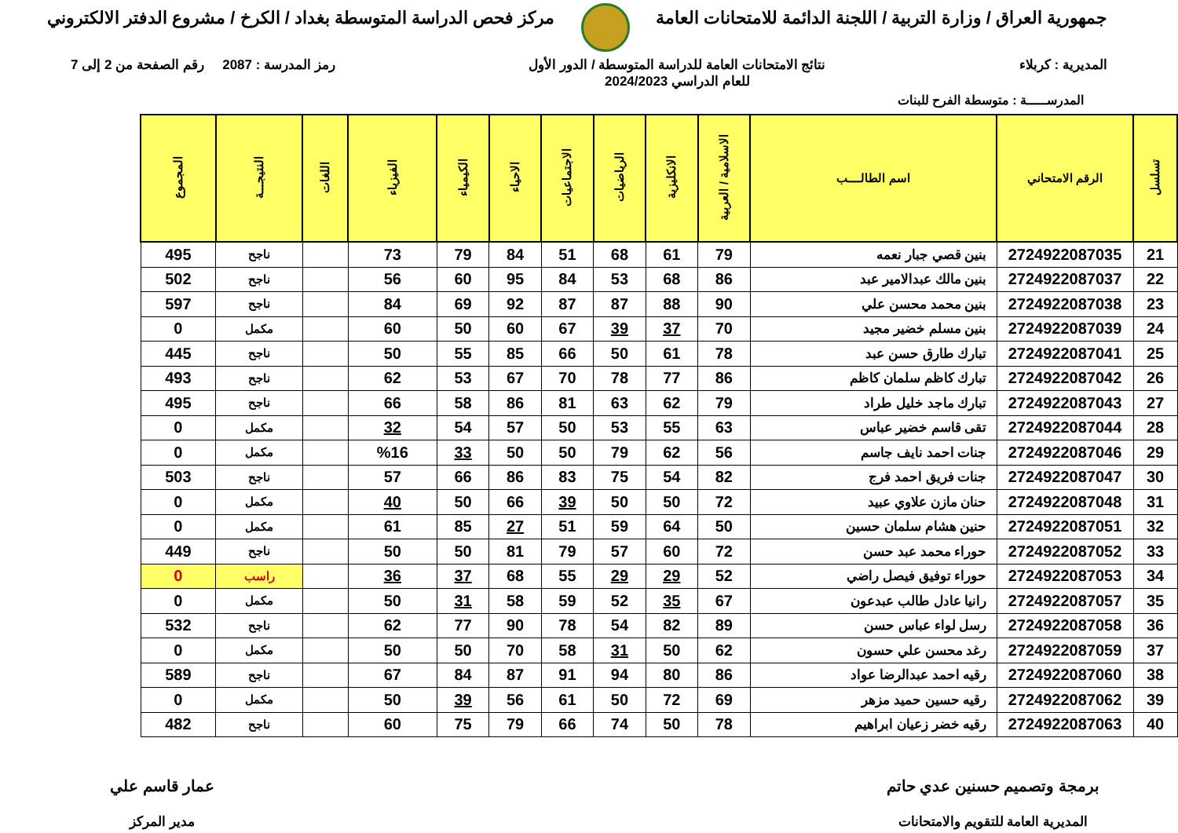جمهورية العراق / وزارة التربية / اللجنة الدائمة للامتحانات العامة
مركز فحص الدراسة المتوسطة بغداد / الكرخ / مشروع الدفتر الالكتروني
المديرية : كربلاء نتائج الامتحانات العامة للدراسة المتوسطة / الدور الأول
للعام الدراسي 2024/2023
رمز المدرسة : 2087 رقم الصفحة من 2 إلى 7
المدرســـــة : متوسطة الفرح للبنات
| تسلسل | الرقم الامتحاني | اسم الطالــــب | الاسلامية / العربية | الانكليزية | الرياضيات | الاجتماعيات | الاحياء | الكيمياء | الفيزياء | اللغات | النتيجـــة | المجموع |
| --- | --- | --- | --- | --- | --- | --- | --- | --- | --- | --- | --- | --- |
| 21 | 2724922087035 | بنين قصي جبار نعمه | 79 | 61 | 68 | 51 | 84 | 79 | 73 | | ناجح | 495 |
| 22 | 2724922087037 | بنين مالك عبدالامير عبد | 86 | 68 | 53 | 84 | 95 | 60 | 56 | | ناجح | 502 |
| 23 | 2724922087038 | بنين محمد محسن علي | 90 | 88 | 87 | 87 | 92 | 69 | 84 | | ناجح | 597 |
| 24 | 2724922087039 | بنين مسلم خضير مجيد | 70 | 37 | 39 | 67 | 60 | 50 | 60 | | مكمل | 0 |
| 25 | 2724922087041 | تبارك طارق حسن عبد | 78 | 61 | 50 | 66 | 85 | 55 | 50 | | ناجح | 445 |
| 26 | 2724922087042 | تبارك كاظم سلمان كاظم | 86 | 77 | 78 | 70 | 67 | 53 | 62 | | ناجح | 493 |
| 27 | 2724922087043 | تبارك ماجد خليل طراد | 79 | 62 | 63 | 81 | 86 | 58 | 66 | | ناجح | 495 |
| 28 | 2724922087044 | تقى قاسم خضير عباس | 63 | 55 | 53 | 50 | 57 | 54 | 32 | | مكمل | 0 |
| 29 | 2724922087046 | جنات احمد نايف جاسم | 56 | 62 | 79 | 50 | 50 | 33 | %16 | | مكمل | 0 |
| 30 | 2724922087047 | جنات فريق احمد فرج | 82 | 54 | 75 | 83 | 86 | 66 | 57 | | ناجح | 503 |
| 31 | 2724922087048 | حنان مازن علاوي عبيد | 72 | 50 | 50 | 39 | 66 | 50 | 40 | | مكمل | 0 |
| 32 | 2724922087051 | حنين هشام سلمان حسين | 50 | 64 | 59 | 51 | 27 | 85 | 61 | | مكمل | 0 |
| 33 | 2724922087052 | حوراء محمد عبد حسن | 72 | 60 | 57 | 79 | 81 | 50 | 50 | | ناجح | 449 |
| 34 | 2724922087053 | حوراء توفيق فيصل راضي | 52 | 29 | 29 | 55 | 68 | 37 | 36 | | راسب | 0 |
| 35 | 2724922087057 | رانيا عادل طالب عبدعون | 67 | 35 | 52 | 59 | 58 | 31 | 50 | | مكمل | 0 |
| 36 | 2724922087058 | رسل لواء عباس حسن | 89 | 82 | 54 | 78 | 90 | 77 | 62 | | ناجح | 532 |
| 37 | 2724922087059 | رغد محسن علي حسون | 62 | 50 | 31 | 58 | 70 | 50 | 50 | | مكمل | 0 |
| 38 | 2724922087060 | رقيه احمد عبدالرضا عواد | 86 | 80 | 94 | 91 | 87 | 84 | 67 | | ناجح | 589 |
| 39 | 2724922087062 | رقيه حسين حميد مزهر | 69 | 72 | 50 | 61 | 56 | 39 | 50 | | مكمل | 0 |
| 40 | 2724922087063 | رقيه خضر زعيان ابراهيم | 78 | 50 | 74 | 66 | 79 | 75 | 60 | | ناجح | 482 |
برمجة وتصميم حسنين عدي حاتم
المديرية العامة للتقويم والامتحانات
عمار قاسم علي
مدير المركز